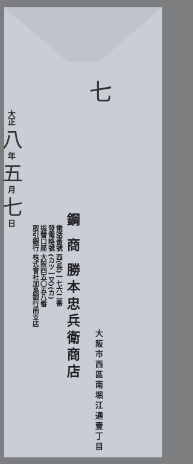七
大阪市西區南堀江通壹丁目
鋼 商 勝本忠兵衛商店
電話番號 西(長)一七六二番
發電略號 (カツ一又)(カ)
振替口座 大阪四五〇五八番
取引銀行 株式會社加島銀行南支店
大正 八 年 五 月 七 日